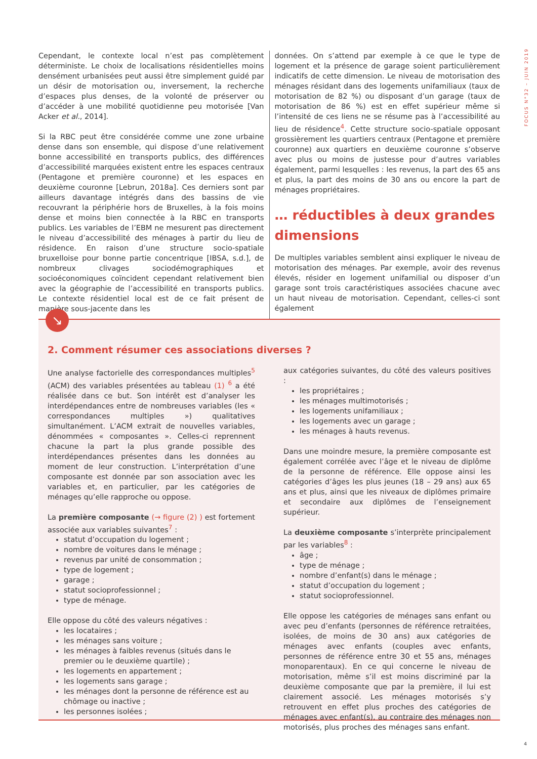FOCUS N°32 – JUIN 2019
Cependant, le contexte local n’est pas complètement déterministe. Le choix de localisations résidentielles moins densément urbanisées peut aussi être simplement guidé par un désir de motorisation ou, inversement, la recherche d’espaces plus denses, de la volonté de préserver ou d’accéder à une mobilité quotidienne peu motorisée [Van Acker et al., 2014].
Si la RBC peut être considérée comme une zone urbaine dense dans son ensemble, qui dispose d’une relativement bonne accessibilité en transports publics, des différences d’accessibilité marquées existent entre les espaces centraux (Pentagone et première couronne) et les espaces en deuxième couronne [Lebrun, 2018a]. Ces derniers sont par ailleurs davantage intégrés dans des bassins de vie recouvrant la périphérie hors de Bruxelles, à la fois moins dense et moins bien connectée à la RBC en transports publics. Les variables de l’EBM ne mesurent pas directement le niveau d’accessibilité des ménages à partir du lieu de résidence. En raison d’une structure socio-spatiale bruxelloise pour bonne partie concentrique [IBSA, s.d.], de nombreux clivages sociodémographiques et socioéconomiques coïncident cependant relativement bien avec la géographie de l’accessibilité en transports publics. Le contexte résidentiel local est de ce fait présent de manière sous-jacente dans les
données. On s’attend par exemple à ce que le type de logement et la présence de garage soient particulièrement indicatifs de cette dimension. Le niveau de motorisation des ménages résidant dans des logements unifamiliaux (taux de motorisation de 82 %) ou disposant d’un garage (taux de motorisation de 86 %) est en effet supérieur même si l’intensité de ces liens ne se résume pas à l’accessibilité au lieu de résidence<sup>4</sup>. Cette structure socio-spatiale opposant grossièrement les quartiers centraux (Pentagone et première couronne) aux quartiers en deuxième couronne s’observe avec plus ou moins de justesse pour d’autres variables également, parmi lesquelles : les revenus, la part des 65 ans et plus, la part des moins de 30 ans ou encore la part de ménages propriétaires.
… réductibles à deux grandes dimensions
De multiples variables semblent ainsi expliquer le niveau de motorisation des ménages. Par exemple, avoir des revenus élevés, résider en logement unifamilial ou disposer d’un garage sont trois caractéristiques associées chacune avec un haut niveau de motorisation. Cependant, celles-ci sont également
↘
2. Comment résumer ces associations diverses ?
Une analyse factorielle des correspondances multiples<sup>5</sup> (ACM) des variables présentées au tableau (1) <sup>6</sup> a été réalisée dans ce but. Son intérêt est d’analyser les interdépendances entre de nombreuses variables (les « correspondances multiples ») qualitatives simultanément. L’ACM extrait de nouvelles variables, dénommées « composantes ». Celles-ci reprennent chacune la part la plus grande possible des interdépendances présentes dans les données au moment de leur construction. L’interprétation d’une composante est donnée par son association avec les variables et, en particulier, par les catégories de ménages qu’elle rapproche ou oppose.
La première composante (→ figure (2) ) est fortement associée aux variables suivantes<sup>7</sup> :
statut d’occupation du logement ;
nombre de voitures dans le ménage ;
revenus par unité de consommation ;
type de logement ;
garage ;
statut socioprofessionnel ;
type de ménage.
Elle oppose du côté des valeurs négatives :
les locataires ;
les ménages sans voiture ;
les ménages à faibles revenus (situés dans le premier ou le deuxième quartile) ;
les logements en appartement ;
les logements sans garage ;
les ménages dont la personne de référence est au chômage ou inactive ;
les personnes isolées ;
aux catégories suivantes, du côté des valeurs positives :
les propriétaires ;
les ménages multimotorisés ;
les logements unifamiliaux ;
les logements avec un garage ;
les ménages à hauts revenus.
Dans une moindre mesure, la première composante est également corrélée avec l’âge et le niveau de diplôme de la personne de référence. Elle oppose ainsi les catégories d’âges les plus jeunes (18 – 29 ans) aux 65 ans et plus, ainsi que les niveaux de diplômes primaire et secondaire aux diplômes de l’enseignement supérieur.
La deuxième composante s’interprète principalement par les variables<sup>8</sup> :
âge ;
type de ménage ;
nombre d’enfant(s) dans le ménage ;
statut d’occupation du logement ;
statut socioprofessionnel.
Elle oppose les catégories de ménages sans enfant ou avec peu d’enfants (personnes de référence retraitées, isolées, de moins de 30 ans) aux catégories de ménages avec enfants (couples avec enfants, personnes de référence entre 30 et 55 ans, ménages monoparentaux). En ce qui concerne le niveau de motorisation, même s’il est moins discriminé par la deuxième composante que par la première, il lui est clairement associé. Les ménages motorisés s’y retrouvent en effet plus proches des catégories de ménages avec enfant(s), au contraire des ménages non motorisés, plus proches des ménages sans enfant.
4